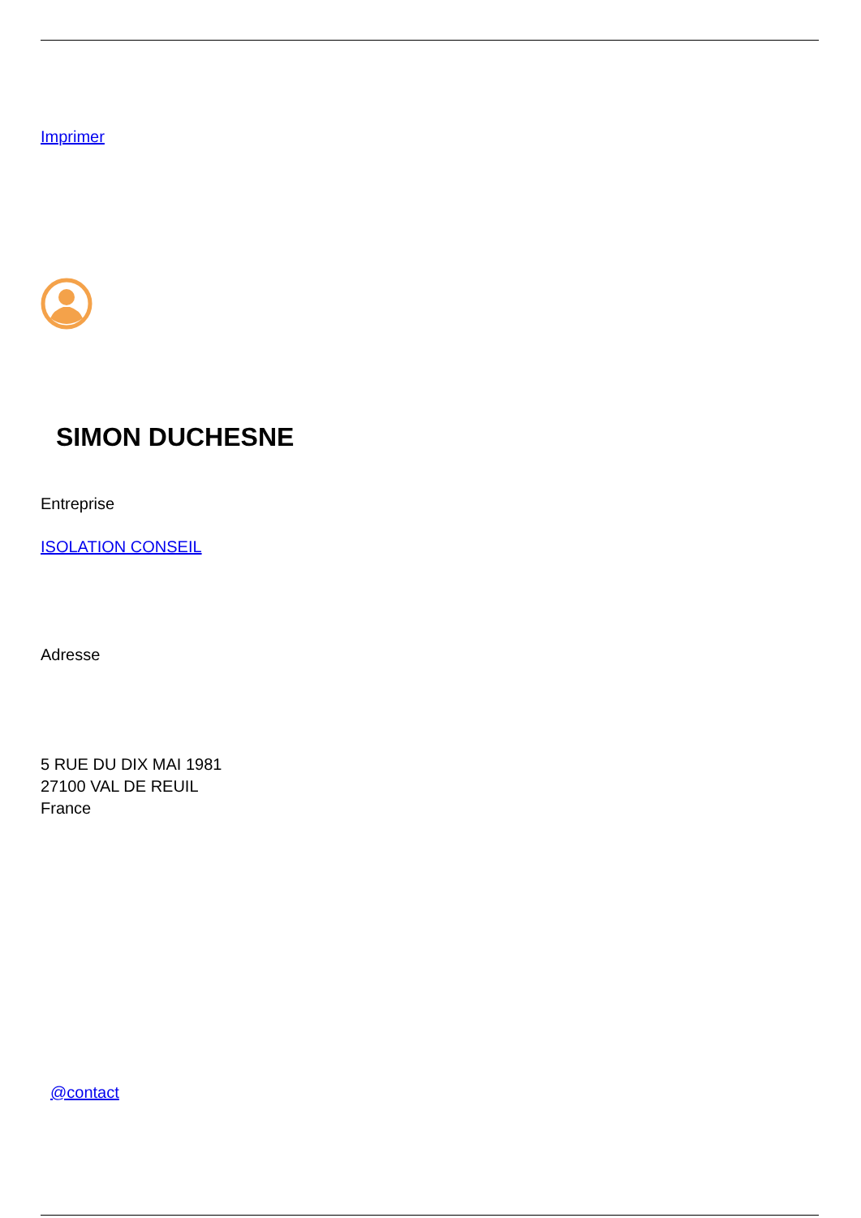Imprimer
SIMON DUCHESNE
Entreprise
ISOLATION CONSEIL
Adresse
5 RUE DU DIX MAI 1981
27100 VAL DE REUIL
France
@contact